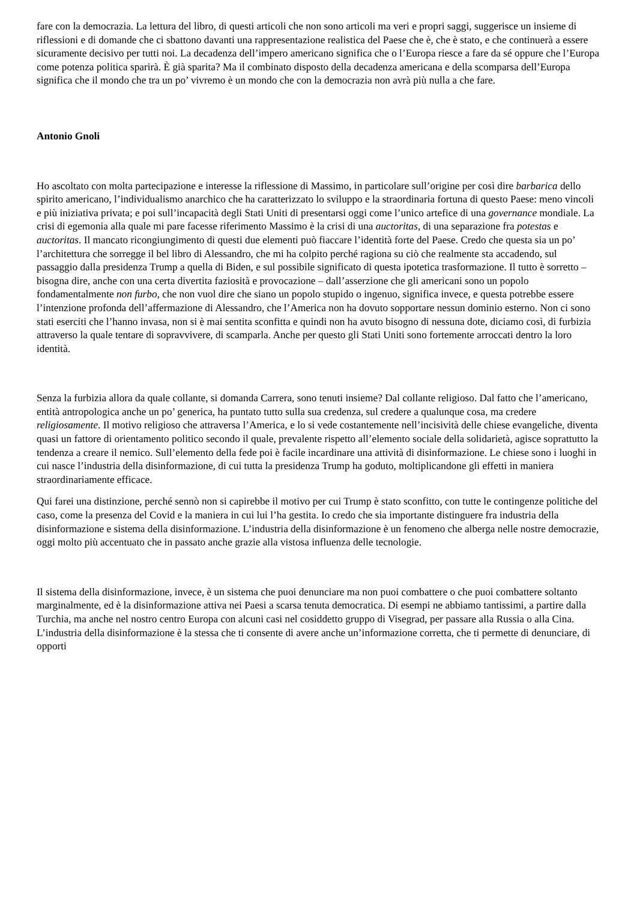fare con la democrazia. La lettura del libro, di questi articoli che non sono articoli ma veri e propri saggi, suggerisce un insieme di riflessioni e di domande che ci sbattono davanti una rappresentazione realistica del Paese che è, che è stato, e che continuerà a essere sicuramente decisivo per tutti noi. La decadenza dell’impero americano significa che o l’Europa riesce a fare da sé oppure che l’Europa come potenza politica sparirà. È già sparita? Ma il combinato disposto della decadenza americana e della scomparsa dell’Europa significa che il mondo che tra un po’ vivremo è un mondo che con la democrazia non avrà più nulla a che fare.
Antonio Gnoli
Ho ascoltato con molta partecipazione e interesse la riflessione di Massimo, in particolare sull’origine per così dire barbarica dello spirito americano, l’individualismo anarchico che ha caratterizzato lo sviluppo e la straordinaria fortuna di questo Paese: meno vincoli e più iniziativa privata; e poi sull’incapacità degli Stati Uniti di presentarsi oggi come l’unico artefice di una governance mondiale. La crisi di egemonia alla quale mi pare facesse riferimento Massimo è la crisi di una auctoritas, di una separazione fra potestas e auctoritas. Il mancato ricongiungimento di questi due elementi può fiaccare l’identità forte del Paese. Credo che questa sia un po’ l’architettura che sorregge il bel libro di Alessandro, che mi ha colpito perché ragiona su ciò che realmente sta accadendo, sul passaggio dalla presidenza Trump a quella di Biden, e sul possibile significato di questa ipotetica trasformazione. Il tutto è sorretto – bisogna dire, anche con una certa divertita faziosità e provocazione – dall’asserzione che gli americani sono un popolo fondamentalmente non furbo, che non vuol dire che siano un popolo stupido o ingenuo, significa invece, e questa potrebbe essere l’intenzione profonda dell’affermazione di Alessandro, che l’America non ha dovuto sopportare nessun dominio esterno. Non ci sono stati eserciti che l’hanno invasa, non si è mai sentita sconfitta e quindi non ha avuto bisogno di nessuna dote, diciamo così, di furbizia attraverso la quale tentare di sopravvivere, di scamparla. Anche per questo gli Stati Uniti sono fortemente arroccati dentro la loro identità.
Senza la furbizia allora da quale collante, si domanda Carrera, sono tenuti insieme? Dal collante religioso. Dal fatto che l’americano, entità antropologica anche un po’ generica, ha puntato tutto sulla sua credenza, sul credere a qualunque cosa, ma credere religiosamente. Il motivo religioso che attraversa l’America, e lo si vede costantemente nell’incisività delle chiese evangeliche, diventa quasi un fattore di orientamento politico secondo il quale, prevalente rispetto all’elemento sociale della solidarietà, agisce soprattutto la tendenza a creare il nemico. Sull’elemento della fede poi è facile incardinare una attività di disinformazione. Le chiese sono i luoghi in cui nasce l’industria della disinformazione, di cui tutta la presidenza Trump ha goduto, moltiplicandone gli effetti in maniera straordinariamente efficace.
Qui farei una distinzione, perché sennò non si capirebbe il motivo per cui Trump è stato sconfitto, con tutte le contingenze politiche del caso, come la presenza del Covid e la maniera in cui lui l’ha gestita. Io credo che sia importante distinguere fra industria della disinformazione e sistema della disinformazione. L’industria della disinformazione è un fenomeno che alberga nelle nostre democrazie, oggi molto più accentuato che in passato anche grazie alla vistosa influenza delle tecnologie.
Il sistema della disinformazione, invece, è un sistema che puoi denunciare ma non puoi combattere o che puoi combattere soltanto marginalmente, ed è la disinformazione attiva nei Paesi a scarsa tenuta democratica. Di esempi ne abbiamo tantissimi, a partire dalla Turchia, ma anche nel nostro centro Europa con alcuni casi nel cosiddetto gruppo di Visegrad, per passare alla Russia o alla Cina. L’industria della disinformazione è la stessa che ti consente di avere anche un’informazione corretta, che ti permette di denunciare, di opporti